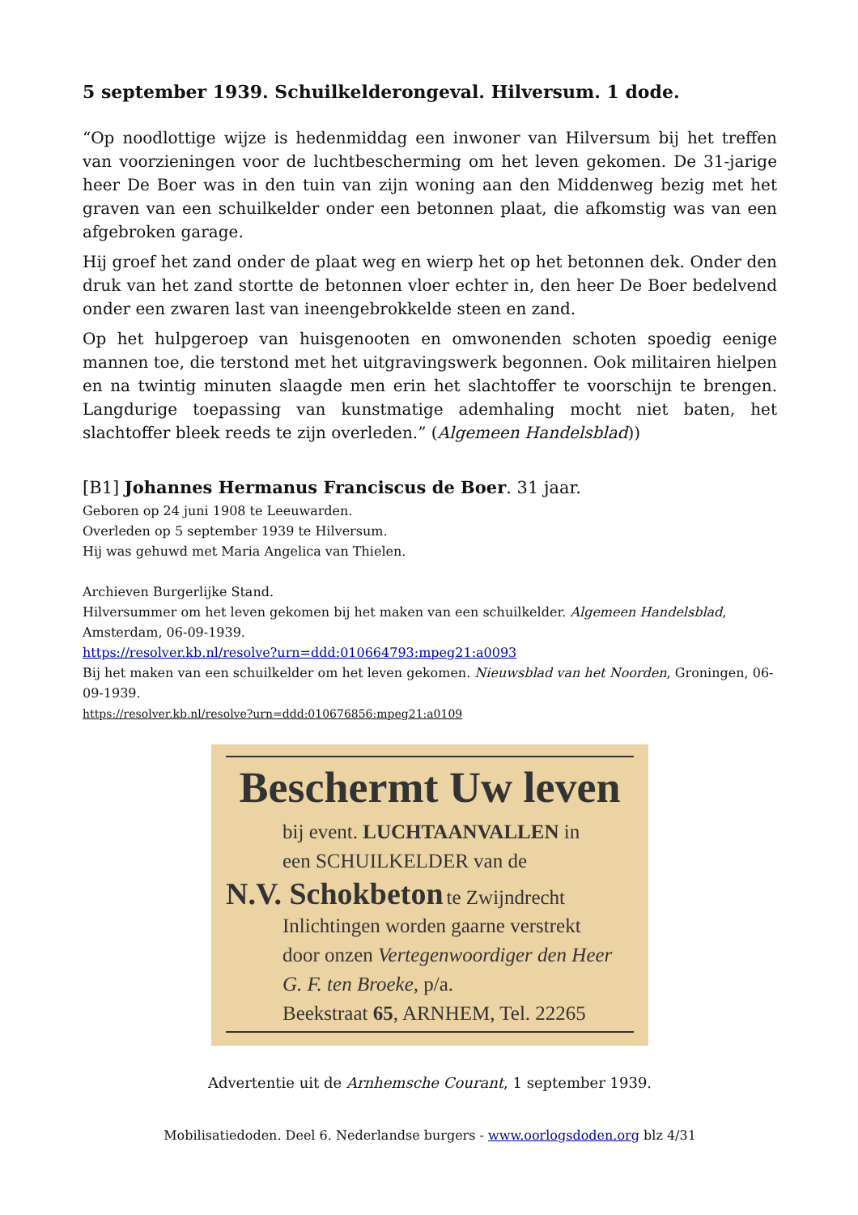5 september 1939. Schuilkelderongeval. Hilversum. 1 dode.
“Op noodlottige wijze is hedenmiddag een inwoner van Hilversum bij het treffen van voorzieningen voor de luchtbescherming om het leven gekomen. De 31-jarige heer De Boer was in den tuin van zijn woning aan den Middenweg bezig met het graven van een schuilkelder onder een betonnen plaat, die afkomstig was van een afgebroken garage.
Hij groef het zand onder de plaat weg en wierp het op het betonnen dek. Onder den druk van het zand stortte de betonnen vloer echter in, den heer De Boer bedelvend onder een zwaren last van ineengebrokkelde steen en zand.
Op het hulpgeroep van huisgenooten en omwonenden schoten spoedig eenige mannen toe, die terstond met het uitgravingswerk begonnen. Ook militairen hielpen en na twintig minuten slaagde men erin het slachtoffer te voorschijn te brengen. Langdurige toepassing van kunstmatige ademhaling mocht niet baten, het slachtoffer bleek reeds te zijn overleden.” (Algemeen Handelsblad))
[B1] Johannes Hermanus Franciscus de Boer. 31 jaar.
Geboren op 24 juni 1908 te Leeuwarden.
Overleden op 5 september 1939 te Hilversum.
Hij was gehuwd met Maria Angelica van Thielen.
Archieven Burgerlijke Stand.
Hilversummer om het leven gekomen bij het maken van een schuilkelder. Algemeen Handelsblad, Amsterdam, 06-09-1939.
https://resolver.kb.nl/resolve?urn=ddd:010664793:mpeg21:a0093
Bij het maken van een schuilkelder om het leven gekomen. Nieuwsblad van het Noorden, Groningen, 06-09-1939.
https://resolver.kb.nl/resolve?urn=ddd:010676856:mpeg21:a0109
Beschermt Uw leven
bij event. LUCHTAANVALLEN in
een SCHUILKELDER van de
N.V. Schokbeton te Zwijndrecht
Inlichtingen worden gaarne verstrekt
door onzen Vertegenwoordiger den Heer G. F. ten Broeke, p/a.
Beekstraat 65, ARNHEM, Tel. 22265
Advertentie uit de Arnhemsche Courant, 1 september 1939.
Mobilisatiedoden. Deel 6. Nederlandse burgers - www.oorlogsdoden.org blz 4/31